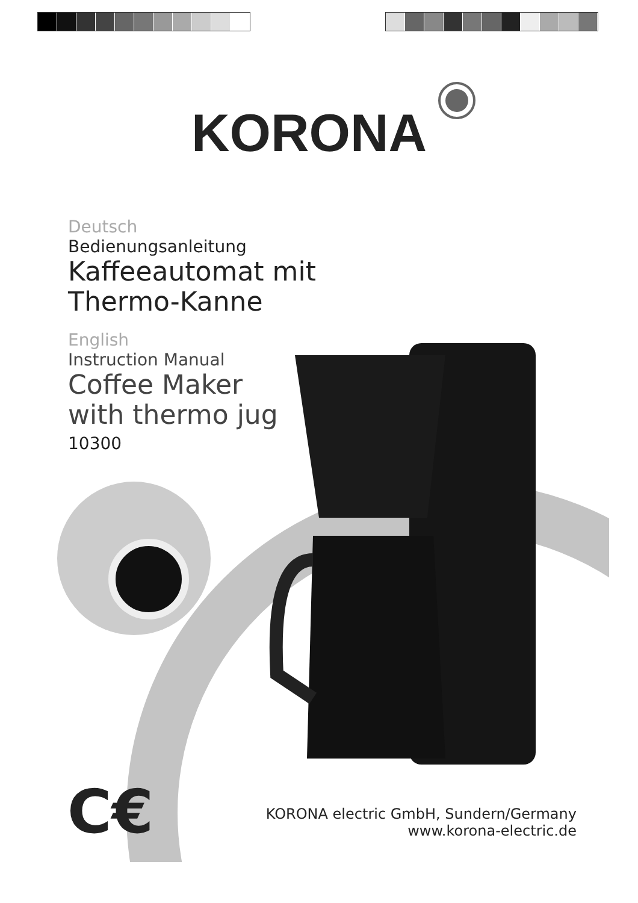KORONA
Deutsch
Bedienungsanleitung
Kaffeeautomat mit
Thermo-Kanne
English
Instruction Manual
Coffee Maker
with thermo jug
10300
C€
KORONA electric GmbH, Sundern/Germany
www.korona-electric.de